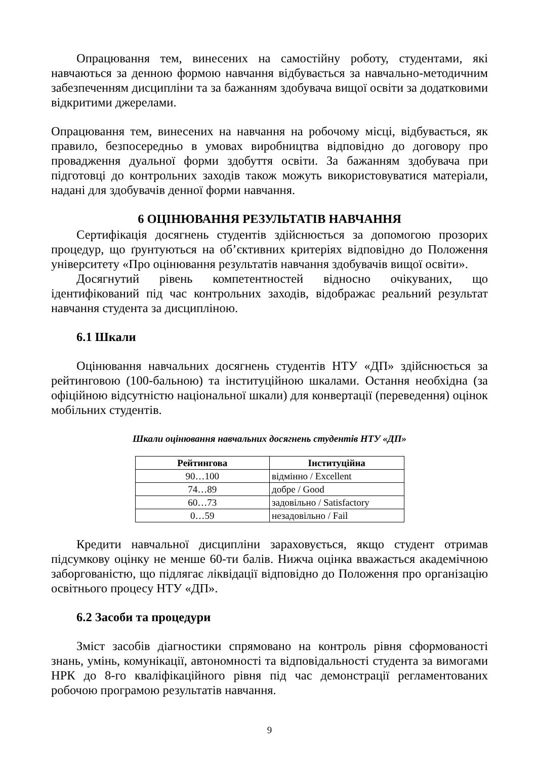Опрацювання тем, винесених на самостійну роботу, студентами, які навчаються за денною формою навчання відбувається за навчально-методичним забезпеченням дисципліни та за бажанням здобувача вищої освіти за додатковими відкритими джерелами.
Опрацювання тем, винесених на навчання на робочому місці, відбувається, як правило, безпосередньо в умовах виробництва відповідно до договору про провадження дуальної форми здобуття освіти. За бажанням здобувача при підготовці до контрольних заходів також можуть використовуватися матеріали, надані для здобувачів денної форми навчання.
6 ОЦІНЮВАННЯ РЕЗУЛЬТАТІВ НАВЧАННЯ
Сертифікація досягнень студентів здійснюється за допомогою прозорих процедур, що ґрунтуються на об’єктивних критеріях відповідно до Положення університету «Про оцінювання результатів навчання здобувачів вищої освіти».
Досягнутий рівень компетентностей відносно очікуваних, що ідентифікований під час контрольних заходів, відображає реальний результат навчання студента за дисципліною.
6.1 Шкали
Оцінювання навчальних досягнень студентів НТУ «ДП» здійснюється за рейтинговою (100-бальною) та інституційною шкалами. Остання необхідна (за офіційною відсутністю національної шкали) для конвертації (переведення) оцінок мобільних студентів.
Шкали оцінювання навчальних досягнень студентів НТУ «ДП»
| Рейтингова | Інституційна |
| --- | --- |
| 90…100 | відмінно / Excellent |
| 74…89 | добре / Good |
| 60…73 | задовільно / Satisfactory |
| 0…59 | незадовільно / Fail |
Кредити навчальної дисципліни зараховується, якщо студент отримав підсумкову оцінку не менше 60-ти балів. Нижча оцінка вважається академічною заборгованістю, що підлягає ліквідації відповідно до Положення про організацію освітнього процесу НТУ «ДП».
6.2 Засоби та процедури
Зміст засобів діагностики спрямовано на контроль рівня сформованості знань, умінь, комунікації, автономності та відповідальності студента за вимогами НРК до 8-го кваліфікаційного рівня під час демонстрації регламентованих робочою програмою результатів навчання.
9